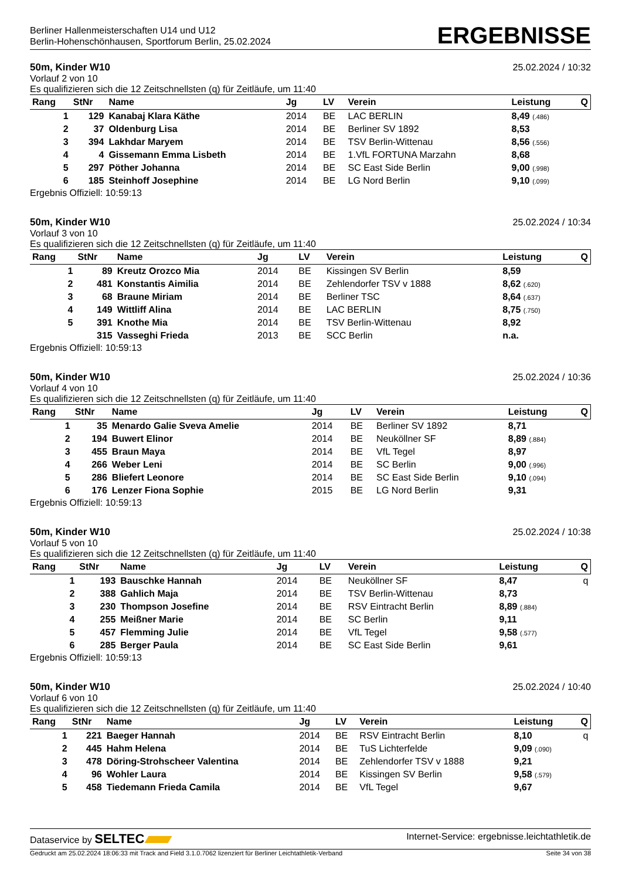Berliner Hallenmeisterschaften U14 und U12
Berlin-Hohenschönhausen, Sportforum Berlin, 25.02.2024
ERGEBNISSE
50m, Kinder W10 25.02.2024 / 10:32
Vorlauf 2 von 10
Es qualifizieren sich die 12 Zeitschnellsten (q) für Zeitläufe, um 11:40
| Rang | StNr | Name | Jg | LV | Verein | Leistung | Q |
| --- | --- | --- | --- | --- | --- | --- | --- |
| 1 | 129 | Kanabaj Klara Käthe | 2014 | BE | LAC BERLIN | 8,49 (.486) | |
| 2 | 37 | Oldenburg Lisa | 2014 | BE | Berliner SV 1892 | 8,53 | |
| 3 | 394 | Lakhdar Maryem | 2014 | BE | TSV Berlin-Wittenau | 8,56 (.556) | |
| 4 | 4 | Gissemann Emma Lisbeth | 2014 | BE | 1.VfL FORTUNA Marzahn | 8,68 | |
| 5 | 297 | Pöther Johanna | 2014 | BE | SC East Side Berlin | 9,00 (.998) | |
| 6 | 185 | Steinhoff Josephine | 2014 | BE | LG Nord Berlin | 9,10 (.099) | |
Ergebnis Offiziell: 10:59:13
50m, Kinder W10 25.02.2024 / 10:34
Vorlauf 3 von 10
Es qualifizieren sich die 12 Zeitschnellsten (q) für Zeitläufe, um 11:40
| Rang | StNr | Name | Jg | LV | Verein | Leistung | Q |
| --- | --- | --- | --- | --- | --- | --- | --- |
| 1 | 89 | Kreutz Orozco Mia | 2014 | BE | Kissingen SV Berlin | 8,59 | |
| 2 | 481 | Konstantis Aimilia | 2014 | BE | Zehlendorfer TSV v 1888 | 8,62 (.620) | |
| 3 | 68 | Braune Miriam | 2014 | BE | Berliner TSC | 8,64 (.637) | |
| 4 | 149 | Wittliff Alina | 2014 | BE | LAC BERLIN | 8,75 (.750) | |
| 5 | 391 | Knothe Mia | 2014 | BE | TSV Berlin-Wittenau | 8,92 | |
| | 315 | Vasseghi Frieda | 2013 | BE | SCC Berlin | n.a. | |
Ergebnis Offiziell: 10:59:13
50m, Kinder W10 25.02.2024 / 10:36
Vorlauf 4 von 10
Es qualifizieren sich die 12 Zeitschnellsten (q) für Zeitläufe, um 11:40
| Rang | StNr | Name | Jg | LV | Verein | Leistung | Q |
| --- | --- | --- | --- | --- | --- | --- | --- |
| 1 | 35 | Menardo Galie Sveva Amelie | 2014 | BE | Berliner SV 1892 | 8,71 | |
| 2 | 194 | Buwert Elinor | 2014 | BE | Neuköllner SF | 8,89 (.884) | |
| 3 | 455 | Braun Maya | 2014 | BE | VfL Tegel | 8,97 | |
| 4 | 266 | Weber Leni | 2014 | BE | SC Berlin | 9,00 (.996) | |
| 5 | 286 | Bliefert Leonore | 2014 | BE | SC East Side Berlin | 9,10 (.094) | |
| 6 | 176 | Lenzer Fiona Sophie | 2015 | BE | LG Nord Berlin | 9,31 | |
Ergebnis Offiziell: 10:59:13
50m, Kinder W10 25.02.2024 / 10:38
Vorlauf 5 von 10
Es qualifizieren sich die 12 Zeitschnellsten (q) für Zeitläufe, um 11:40
| Rang | StNr | Name | Jg | LV | Verein | Leistung | Q |
| --- | --- | --- | --- | --- | --- | --- | --- |
| 1 | 193 | Bauschke Hannah | 2014 | BE | Neuköllner SF | 8,47 | q |
| 2 | 388 | Gahlich Maja | 2014 | BE | TSV Berlin-Wittenau | 8,73 | |
| 3 | 230 | Thompson Josefine | 2014 | BE | RSV Eintracht Berlin | 8,89 (.884) | |
| 4 | 255 | Meißner Marie | 2014 | BE | SC Berlin | 9,11 | |
| 5 | 457 | Flemming Julie | 2014 | BE | VfL Tegel | 9,58 (.577) | |
| 6 | 285 | Berger Paula | 2014 | BE | SC East Side Berlin | 9,61 | |
Ergebnis Offiziell: 10:59:13
50m, Kinder W10 25.02.2024 / 10:40
Vorlauf 6 von 10
Es qualifizieren sich die 12 Zeitschnellsten (q) für Zeitläufe, um 11:40
| Rang | StNr | Name | Jg | LV | Verein | Leistung | Q |
| --- | --- | --- | --- | --- | --- | --- | --- |
| 1 | 221 | Baeger Hannah | 2014 | BE | RSV Eintracht Berlin | 8,10 | q |
| 2 | 445 | Hahm Helena | 2014 | BE | TuS Lichterfelde | 9,09 (.090) | |
| 3 | 478 | Döring-Strohscheer Valentina | 2014 | BE | Zehlendorfer TSV v 1888 | 9,21 | |
| 4 | 96 | Wohler Laura | 2014 | BE | Kissingen SV Berlin | 9,58 (.579) | |
| 5 | 458 | Tiedemann Frieda Camila | 2014 | BE | VfL Tegel | 9,67 | |
Dataservice by SELTEC Internet-Service: ergebnisse.leichtathletik.de
Gedruckt am 25.02.2024 18:06:33 mit Track and Field 3.1.0.7062 lizenziert für Berliner Leichtathletik-Verband Seite 34 von 38